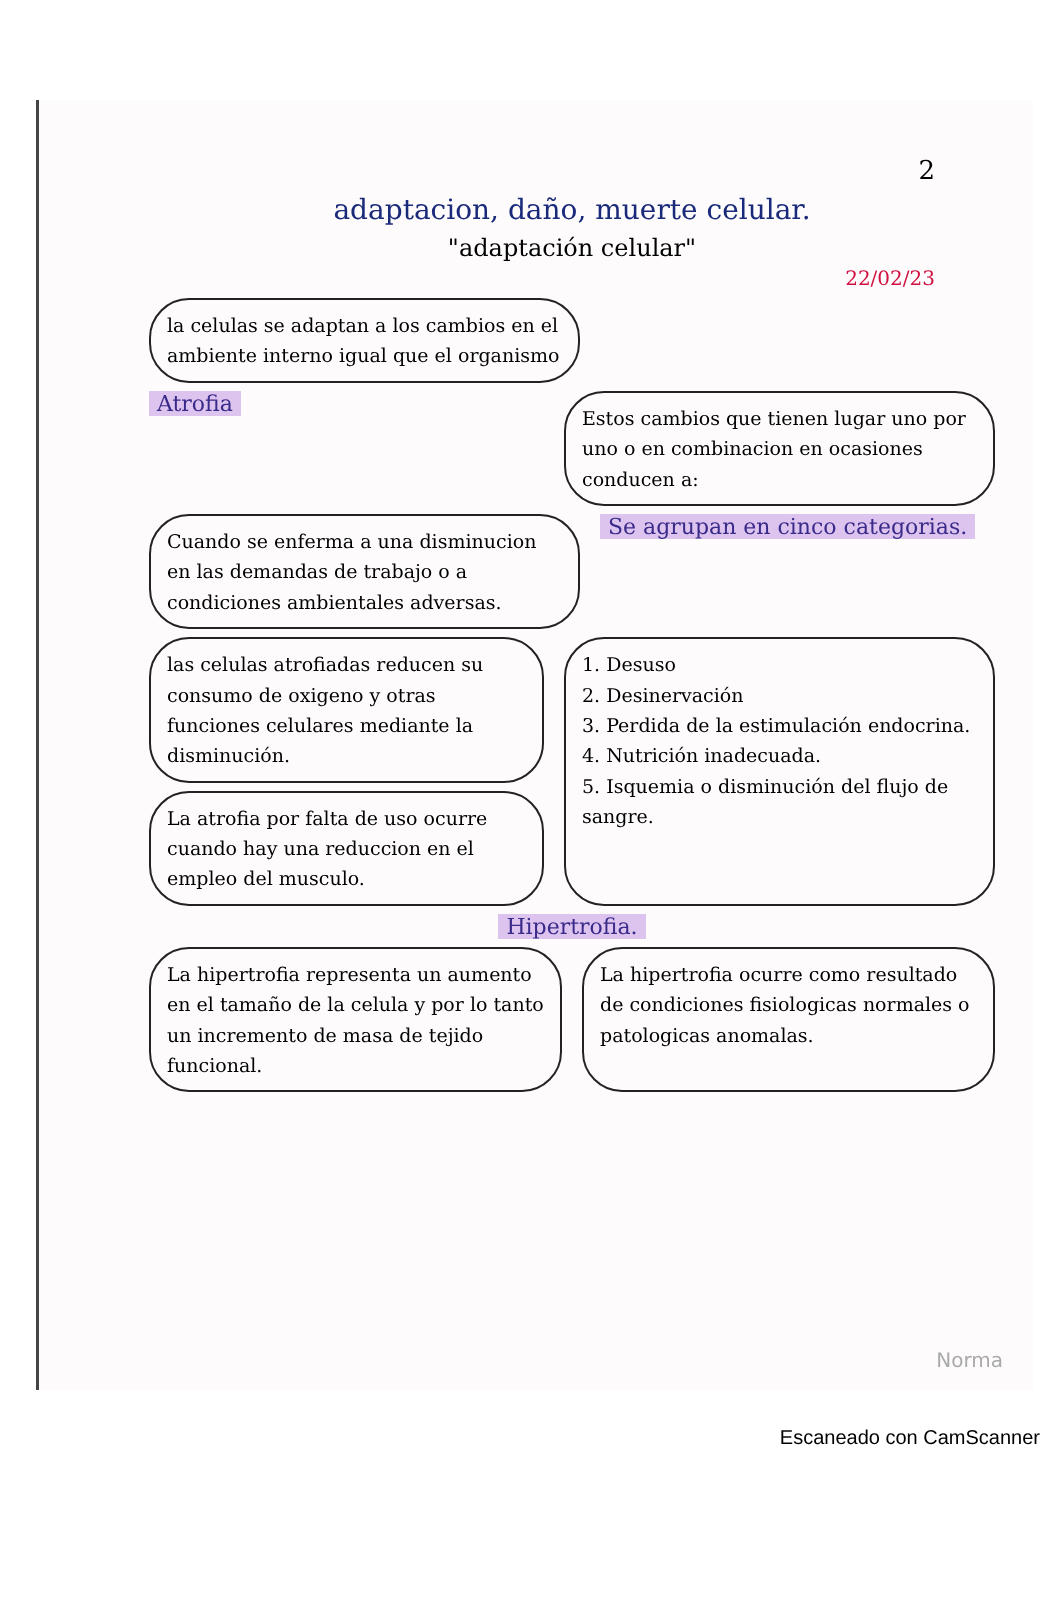2
adaptacion, daño, muerte celular.
"adaptación celular"
22/02/23
la celulas se adaptan a los cambios en el ambiente interno igual que el organismo
Atrofia
Estos cambios que tienen lugar uno por uno o en combinacion en ocasiones conducen a:
Cuando se enferma a una disminucion en las demandas de trabajo o a condiciones ambientales adversas.
Se agrupan en cinco categorias.
las celulas atrofiadas reducen su consumo de oxigeno y otras funciones celulares mediante la disminución.
La atrofia por falta de uso ocurre cuando hay una reduccion en el empleo del musculo.
1. Desuso
2. Desinervación
3. Perdida de la estimulación endocrina.
4. Nutrición inadecuada.
5. Isquemia o disminución del flujo de sangre.
Hipertrofia.
La hipertrofia representa un aumento en el tamaño de la celula y por lo tanto un incremento de masa de tejido funcional.
La hipertrofia ocurre como resultado de condiciones fisiologicas normales o patologicas anomalas.
Norma
Escaneado con CamScanner